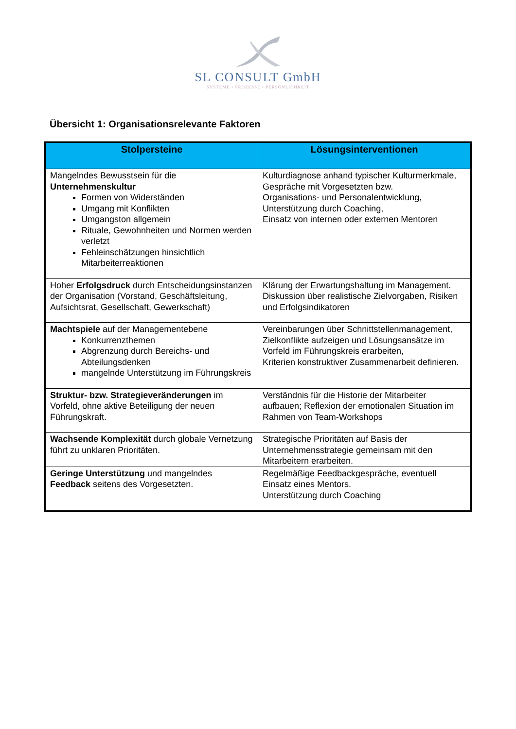SL CONSULT GmbH
SYSTEME • PROZESSE • PERSÖNLICHKEIT
Übersicht 1: Organisationsrelevante Faktoren
| Stolpersteine | Lösungsinterventionen |
| --- | --- |
| Mangelndes Bewusstsein für die Unternehmenskultur Formen von Widerständen Umgang mit Konflikten Umgangston allgemein Rituale, Gewohnheiten und Normen werden verletzt Fehleinschätzungen hinsichtlich Mitarbeiterreaktionen | Kulturdiagnose anhand typischer Kulturmerkmale, Gespräche mit Vorgesetzten bzw. Organisations- und Personalentwicklung, Unterstützung durch Coaching, Einsatz von internen oder externen Mentoren |
| Hoher Erfolgsdruck durch Entscheidungsinstanzen der Organisation (Vorstand, Geschäftsleitung, Aufsichtsrat, Gesellschaft, Gewerkschaft) | Klärung der Erwartungshaltung im Management. Diskussion über realistische Zielvorgaben, Risiken und Erfolgsindikatoren |
| Machtspiele auf der Managementebene Konkurrenzthemen Abgrenzung durch Bereichs- und Abteilungsdenken mangelnde Unterstützung im Führungskreis | Vereinbarungen über Schnittstellenmanagement, Zielkonflikte aufzeigen und Lösungsansätze im Vorfeld im Führungskreis erarbeiten, Kriterien konstruktiver Zusammenarbeit definieren. |
| Struktur- bzw. Strategieveränderungen im Vorfeld, ohne aktive Beteiligung der neuen Führungskraft. | Verständnis für die Historie der Mitarbeiter aufbauen; Reflexion der emotionalen Situation im Rahmen von Team-Workshops |
| Wachsende Komplexität durch globale Vernetzung führt zu unklaren Prioritäten. | Strategische Prioritäten auf Basis der Unternehmensstrategie gemeinsam mit den Mitarbeitern erarbeiten. |
| Geringe Unterstützung und mangelndes Feedback seitens des Vorgesetzten. | Regelmäßige Feedbackgespräche, eventuell Einsatz eines Mentors. Unterstützung durch Coaching |